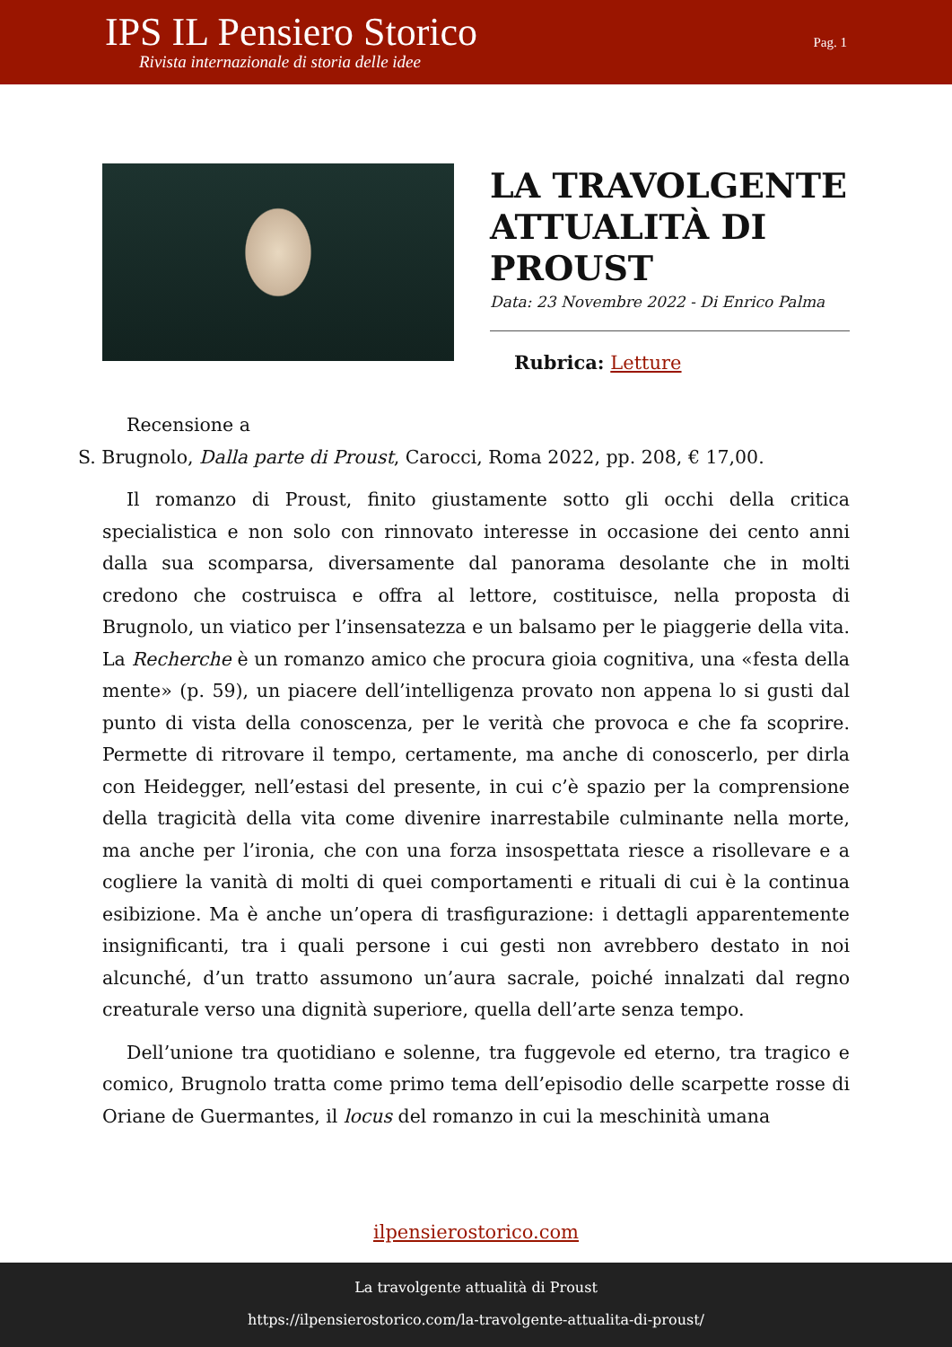IPS IL Pensiero Storico
Rivista internazionale di storia delle idee
Pag. 1
LA TRAVOLGENTE ATTUALITÀ DI PROUST
Data: 23 Novembre 2022 - Di Enrico Palma
Rubrica: Letture
Recensione a
S. Brugnolo, Dalla parte di Proust, Carocci, Roma 2022, pp. 208, € 17,00.
Il romanzo di Proust, finito giustamente sotto gli occhi della critica specialistica e non solo con rinnovato interesse in occasione dei cento anni dalla sua scomparsa, diversamente dal panorama desolante che in molti credono che costruisca e offra al lettore, costituisce, nella proposta di Brugnolo, un viatico per l’insensatezza e un balsamo per le piaggerie della vita. La Recherche è un romanzo amico che procura gioia cognitiva, una «festa della mente» (p. 59), un piacere dell’intelligenza provato non appena lo si gusti dal punto di vista della conoscenza, per le verità che provoca e che fa scoprire. Permette di ritrovare il tempo, certamente, ma anche di conoscerlo, per dirla con Heidegger, nell’estasi del presente, in cui c’è spazio per la comprensione della tragicità della vita come divenire inarrestabile culminante nella morte, ma anche per l’ironia, che con una forza insospettata riesce a risollevare e a cogliere la vanità di molti di quei comportamenti e rituali di cui è la continua esibizione. Ma è anche un’opera di trasfigurazione: i dettagli apparentemente insignificanti, tra i quali persone i cui gesti non avrebbero destato in noi alcunché, d’un tratto assumono un’aura sacrale, poiché innalzati dal regno creaturale verso una dignità superiore, quella dell’arte senza tempo.
Dell’unione tra quotidiano e solenne, tra fuggevole ed eterno, tra tragico e comico, Brugnolo tratta come primo tema dell’episodio delle scarpette rosse di Oriane de Guermantes, il locus del romanzo in cui la meschinità umana
ilpensierostorico.com
La travolgente attualità di Proust
https://ilpensierostorico.com/la-travolgente-attualita-di-proust/